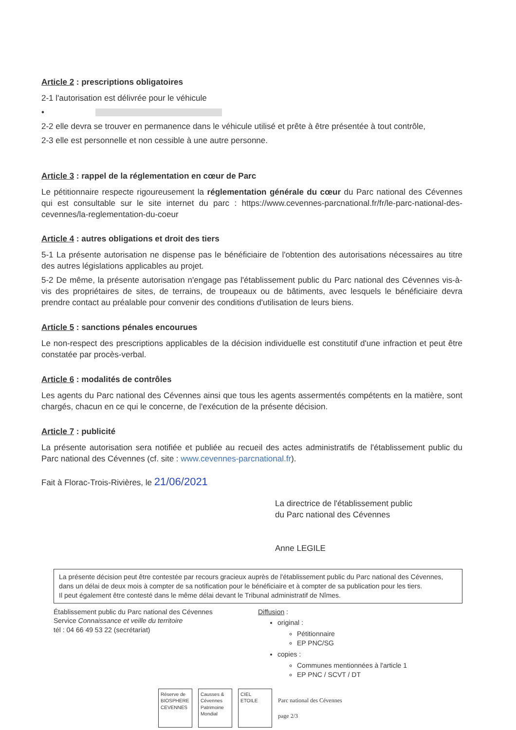Article 2 : prescriptions obligatoires
2-1 l'autorisation est délivrée pour le véhicule
•
2-2 elle devra se trouver en permanence dans le véhicule utilisé et prête à être présentée à tout contrôle,
2-3 elle est personnelle et non cessible à une autre personne.
Article 3 : rappel de la réglementation en cœur de Parc
Le pétitionnaire respecte rigoureusement la réglementation générale du cœur du Parc national des Cévennes qui est consultable sur le site internet du parc : https://www.cevennes-parcnational.fr/fr/le-parc-national-des-cevennes/la-reglementation-du-coeur
Article 4 : autres obligations et droit des tiers
5-1 La présente autorisation ne dispense pas le bénéficiaire de l'obtention des autorisations nécessaires au titre des autres législations applicables au projet.
5-2 De même, la présente autorisation n'engage pas l'établissement public du Parc national des Cévennes vis-à-vis des propriétaires de sites, de terrains, de troupeaux ou de bâtiments, avec lesquels le bénéficiaire devra prendre contact au préalable pour convenir des conditions d'utilisation de leurs biens.
Article 5 : sanctions pénales encourues
Le non-respect des prescriptions applicables de la décision individuelle est constitutif d'une infraction et peut être constatée par procès-verbal.
Article 6 : modalités de contrôles
Les agents du Parc national des Cévennes ainsi que tous les agents assermentés compétents en la matière, sont chargés, chacun en ce qui le concerne, de l'exécution de la présente décision.
Article 7 : publicité
La présente autorisation sera notifiée et publiée au recueil des actes administratifs de l'établissement public du Parc national des Cévennes (cf. site : www.cevennes-parcnational.fr).
Fait à Florac-Trois-Rivières, le 21/06/2021
La directrice de l'établissement public
du Parc national des Cévennes
Anne LEGILE
La présente décision peut être contestée par recours gracieux auprès de l'établissement public du Parc national des Cévennes, dans un délai de deux mois à compter de sa notification pour le bénéficiaire et à compter de sa publication pour les tiers.
Il peut également être contesté dans le même délai devant le Tribunal administratif de Nîmes.
Établissement public du Parc national des Cévennes
Service Connaissance et veille du territoire
tél : 04 66 49 53 22 (secrétariat)
Diffusion :
original :
Pétitionnaire
EP PNC/SG
copies :
Communes mentionnées à l'article 1
EP PNC / SCVT / DT
Réserve de BIOSPHERE CEVENNES
Causses & Cévennes Patrimoine Mondial
CIEL ETOILE
Parc national des Cévennes
page 2/3